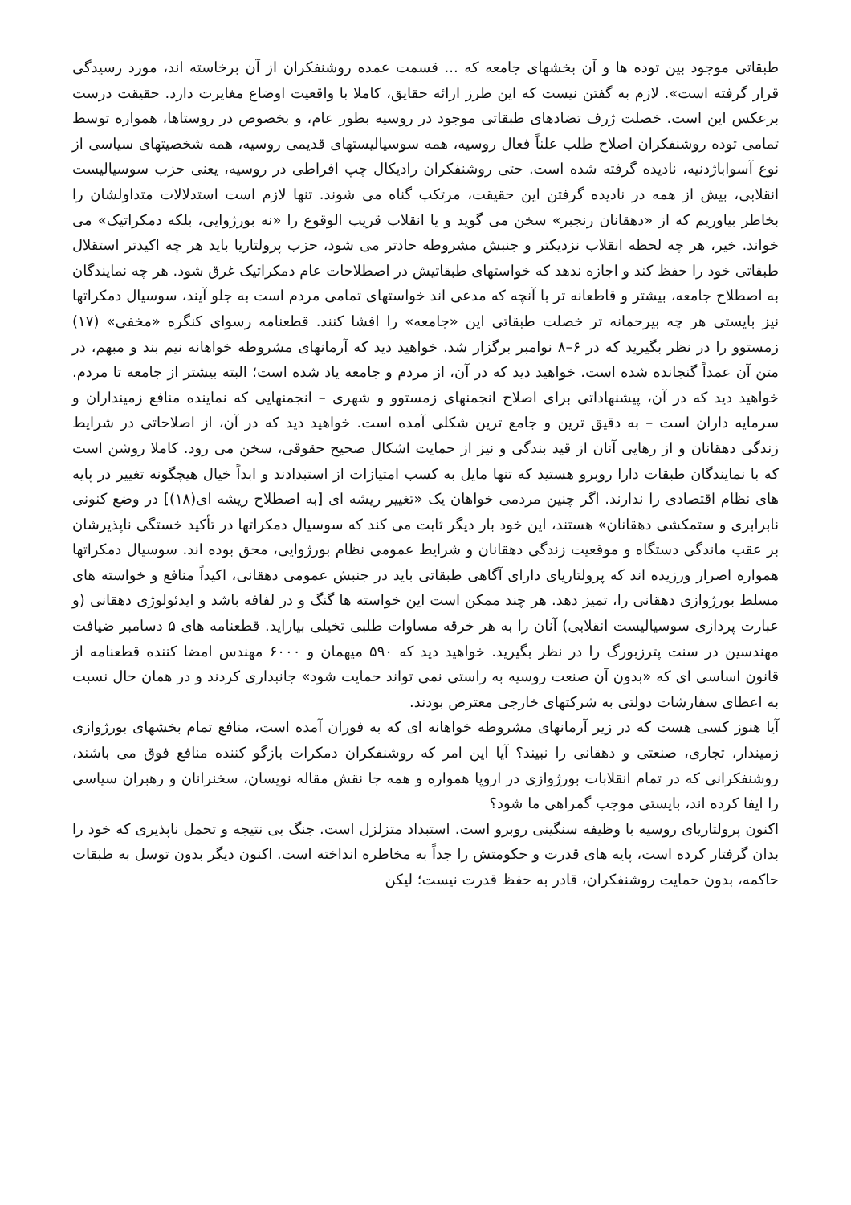طبقاتی موجود بین توده ها و آن بخشهای جامعه که ... قسمت عمده روشنفکران از آن برخاسته اند، مورد رسیدگی قرار گرفته است». لازم به گفتن نیست که این طرز ارائه حقایق، کاملا با واقعیت اوضاع مغایرت دارد. حقیقت درست برعکس این است. خصلت ژرف تضادهای طبقاتی موجود در روسیه بطور عام، و بخصوص در روستاها، همواره توسط تمامی توده روشنفکران اصلاح طلب علناً فعال روسیه، همه سوسیالیستهای قدیمی روسیه، همه شخصیتهای سیاسی از نوع آسواباژدنیه، نادیده گرفته شده است. حتی روشنفکران رادیکال چپ افراطی در روسیه، یعنی حزب سوسیالیست انقلابی، بیش از همه در نادیده گرفتن این حقیقت، مرتکب گناه می شوند. تنها لازم است استدلالات متداولشان را بخاطر بیاوریم که از «دهقانان رنجبر» سخن می گوید و یا انقلاب قریب الوقوع را «نه بورژوایی، بلکه دمکراتیک» می خواند. خیر، هر چه لحظه انقلاب نزدیکتر و جنبش مشروطه حادتر می شود، حزب پرولتاریا باید هر چه اکیدتر استقلال طبقاتی خود را حفظ کند و اجازه ندهد که خواستهای طبقاتیش در اصطلاحات عام دمکراتیک غرق شود. هر چه نمایندگان به اصطلاح جامعه، بیشتر و قاطعانه تر با آنچه که مدعی اند خواستهای تمامی مردم است به جلو آیند، سوسیال دمکراتها نیز بایستی هر چه بیرحمانه تر خصلت طبقاتی این «جامعه» را افشا کنند. قطعنامه رسوای کنگره «مخفی» (۱۷) زمستوو را در نظر بگیرید که در ۶–۸ نوامبر برگزار شد. خواهید دید که آرمانهای مشروطه خواهانه نیم بند و مبهم، در متن آن عمداً گنجانده شده است. خواهید دید که در آن، از مردم و جامعه یاد شده است؛ البته بیشتر از جامعه تا مردم. خواهید دید که در آن، پیشنهاداتی برای اصلاح انجمنهای زمستوو و شهری – انجمنهایی که نماینده منافع زمینداران و سرمایه داران است – به دقیق ترین و جامع ترین شکلی آمده است. خواهید دید که در آن، از اصلاحاتی در شرایط زندگی دهقانان و از رهایی آنان از قید بندگی و نیز از حمایت اشکال صحیح حقوقی، سخن می رود. کاملا روشن است که با نمایندگان طبقات دارا روبرو هستید که تنها مایل به کسب امتیازات از استبدادند و ابداً خیال هیچگونه تغییر در پایه های نظام اقتصادی را ندارند. اگر چنین مردمی خواهان یک «تغییر ریشه ای [به اصطلاح ریشه ای(۱۸)] در وضع کنونی نابرابری و ستمکشی دهقانان» هستند، این خود بار دیگر ثابت می کند که سوسیال دمکراتها در تأکید خستگی ناپذیرشان بر عقب ماندگی دستگاه و موقعیت زندگی دهقانان و شرایط عمومی نظام بورژوایی، محق بوده اند. سوسیال دمکراتها همواره اصرار ورزیده اند که پرولتاریای دارای آگاهی طبقاتی باید در جنبش عمومی دهقانی، اکیداً منافع و خواسته های مسلط بورژوازی دهقانی را، تمیز دهد. هر چند ممکن است این خواسته ها گنگ و در لفافه باشد و ایدئولوژی دهقانی (و عبارت پردازی سوسیالیست انقلابی) آنان را به هر خرقه مساوات طلبی تخیلی بیاراید. قطعنامه های ۵ دسامبر ضیافت مهندسین در سنت پترزبورگ را در نظر بگیرید. خواهید دید که ۵۹۰ میهمان و ۶۰۰۰ مهندس امضا کننده قطعنامه از قانون اساسی ای که «بدون آن صنعت روسیه به راستی نمی تواند حمایت شود» جانبداری کردند و در همان حال نسبت به اعطای سفارشات دولتی به شرکتهای خارجی معترض بودند.
آیا هنوز کسی هست که در زیر آرمانهای مشروطه خواهانه ای که به فوران آمده است، منافع تمام بخشهای بورژوازی زمیندار، تجاری، صنعتی و دهقانی را نبیند؟ آیا این امر که روشنفکران دمکرات بازگو کننده منافع فوق می باشند، روشنفکرانی که در تمام انقلابات بورژوازی در اروپا همواره و همه جا نقش مقاله نویسان، سخنرانان و رهبران سیاسی را ایفا کرده اند، بایستی موجب گمراهی ما شود؟
اکنون پرولتاریای روسیه با وظیفه سنگینی روبرو است. استبداد متزلزل است. جنگ بی نتیجه و تحمل ناپذیری که خود را بدان گرفتار کرده است، پایه های قدرت و حکومتش را جداً به مخاطره انداخته است. اکنون دیگر بدون توسل به طبقات حاکمه، بدون حمایت روشنفکران، قادر به حفظ قدرت نیست؛ لیکن